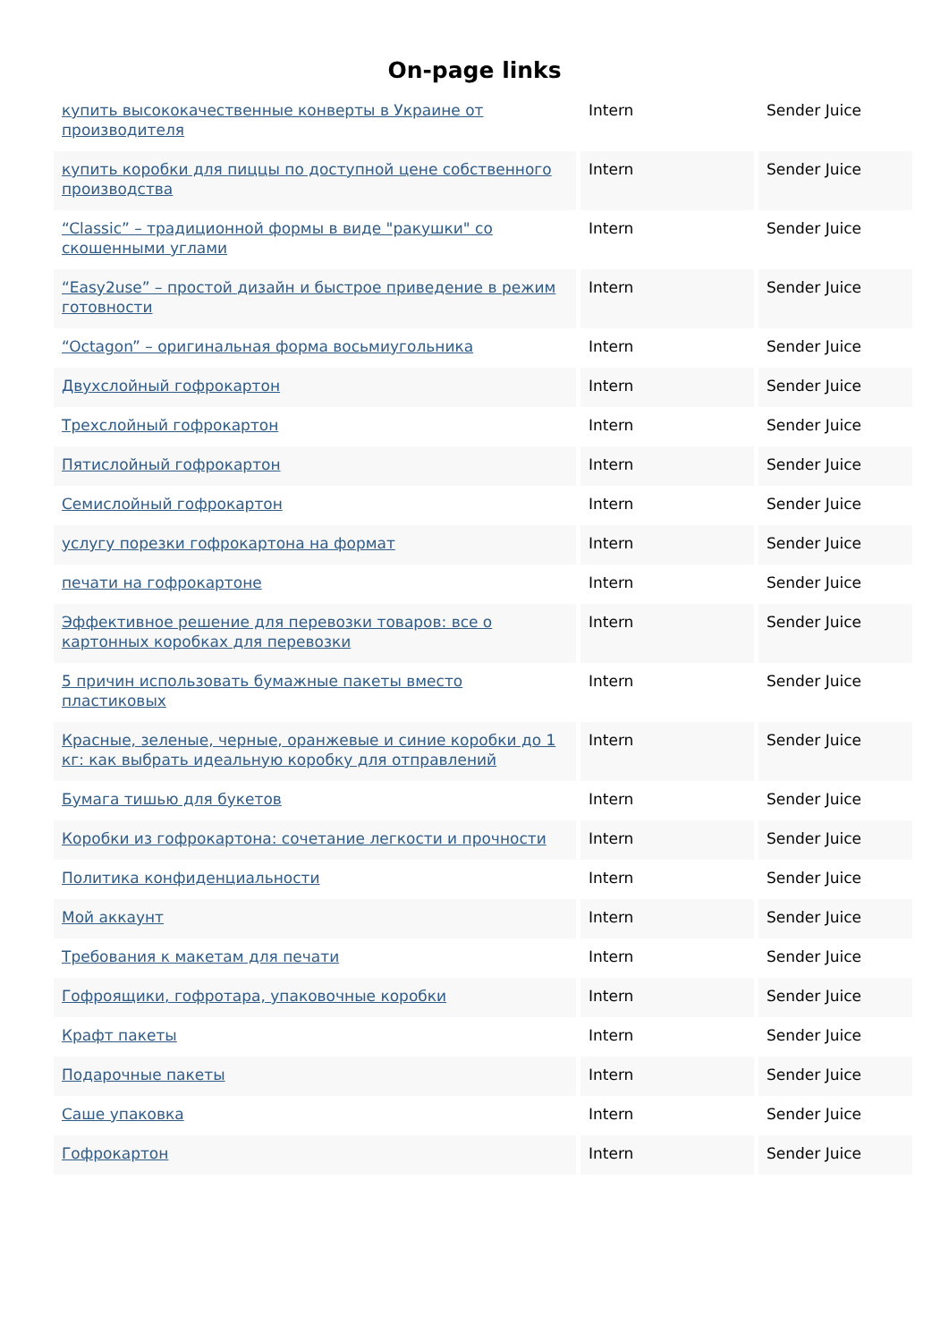On-page links
| купить высококачественные конверты в Украине от производителя | Intern | Sender Juice |
| купить коробки для пиццы по доступной цене собственного производства | Intern | Sender Juice |
| “Classic” – традиционной формы в виде "ракушки" со скошенными углами | Intern | Sender Juice |
| “Easy2use” – простой дизайн и быстрое приведение в режим готовности | Intern | Sender Juice |
| “Octagon” – оригинальная форма восьмиугольника | Intern | Sender Juice |
| Двухслойный гофрокартон | Intern | Sender Juice |
| Трехслойный гофрокартон | Intern | Sender Juice |
| Пятислойный гофрокартон | Intern | Sender Juice |
| Семислойный гофрокартон | Intern | Sender Juice |
| услугу порезки гофрокартона на формат | Intern | Sender Juice |
| печати на гофрокартоне | Intern | Sender Juice |
| Эффективное решение для перевозки товаров: все о картонных коробках для перевозки | Intern | Sender Juice |
| 5 причин использовать бумажные пакеты вместо пластиковых | Intern | Sender Juice |
| Красные, зеленые, черные, оранжевые и синие коробки до 1 кг: как выбрать идеальную коробку для отправлений | Intern | Sender Juice |
| Бумага тишью для букетов | Intern | Sender Juice |
| Коробки из гофрокартона: сочетание легкости и прочности | Intern | Sender Juice |
| Политика конфиденциальности | Intern | Sender Juice |
| Мой аккаунт | Intern | Sender Juice |
| Требования к макетам для печати | Intern | Sender Juice |
| Гофроящики, гофротара, упаковочные коробки | Intern | Sender Juice |
| Крафт пакеты | Intern | Sender Juice |
| Подарочные пакеты | Intern | Sender Juice |
| Саше упаковка | Intern | Sender Juice |
| Гофрокартон | Intern | Sender Juice |